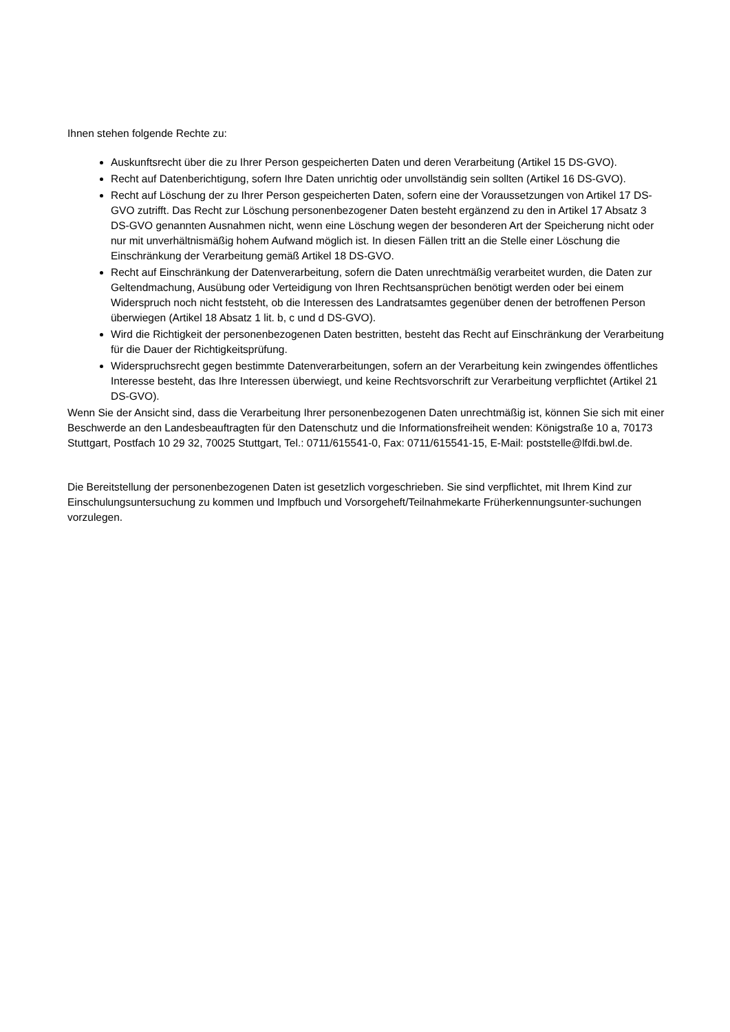Ihnen stehen folgende Rechte zu:
Auskunftsrecht über die zu Ihrer Person gespeicherten Daten und deren Verarbeitung (Artikel 15 DS-GVO).
Recht auf Datenberichtigung, sofern Ihre Daten unrichtig oder unvollständig sein sollten (Artikel 16 DS-GVO).
Recht auf Löschung der zu Ihrer Person gespeicherten Daten, sofern eine der Voraussetzungen von Artikel 17 DS-GVO zutrifft. Das Recht zur Löschung personenbezogener Daten besteht ergänzend zu den in Artikel 17 Absatz 3 DS-GVO genannten Ausnahmen nicht, wenn eine Löschung wegen der besonderen Art der Speicherung nicht oder nur mit unverhältnismäßig hohem Aufwand möglich ist. In diesen Fällen tritt an die Stelle einer Löschung die Einschränkung der Verarbeitung gemäß Artikel 18 DS-GVO.
Recht auf Einschränkung der Datenverarbeitung, sofern die Daten unrechtmäßig verarbeitet wurden, die Daten zur Geltendmachung, Ausübung oder Verteidigung von Ihren Rechtsansprüchen benötigt werden oder bei einem Widerspruch noch nicht feststeht, ob die Interessen des Landratsamtes gegenüber denen der betroffenen Person überwiegen (Artikel 18 Absatz 1 lit. b, c und d DS-GVO).
Wird die Richtigkeit der personenbezogenen Daten bestritten, besteht das Recht auf Einschränkung der Verarbeitung für die Dauer der Richtigkeitsprüfung.
Widerspruchsrecht gegen bestimmte Datenverarbeitungen, sofern an der Verarbeitung kein zwingendes öffentliches Interesse besteht, das Ihre Interessen überwiegt, und keine Rechtsvorschrift zur Verarbeitung verpflichtet (Artikel 21 DS-GVO).
Wenn Sie der Ansicht sind, dass die Verarbeitung Ihrer personenbezogenen Daten unrechtmäßig ist, können Sie sich mit einer Beschwerde an den Landesbeauftragten für den Datenschutz und die Informationsfreiheit wenden: Königstraße 10 a, 70173 Stuttgart, Postfach 10 29 32, 70025 Stuttgart, Tel.: 0711/615541-0, Fax: 0711/615541-15, E-Mail: poststelle@lfdi.bwl.de.
Die Bereitstellung der personenbezogenen Daten ist gesetzlich vorgeschrieben. Sie sind verpflichtet, mit Ihrem Kind zur Einschulungsuntersuchung zu kommen und Impfbuch und Vorsorgeheft/Teilnahmekarte Früherkennungsunter-suchungen vorzulegen.